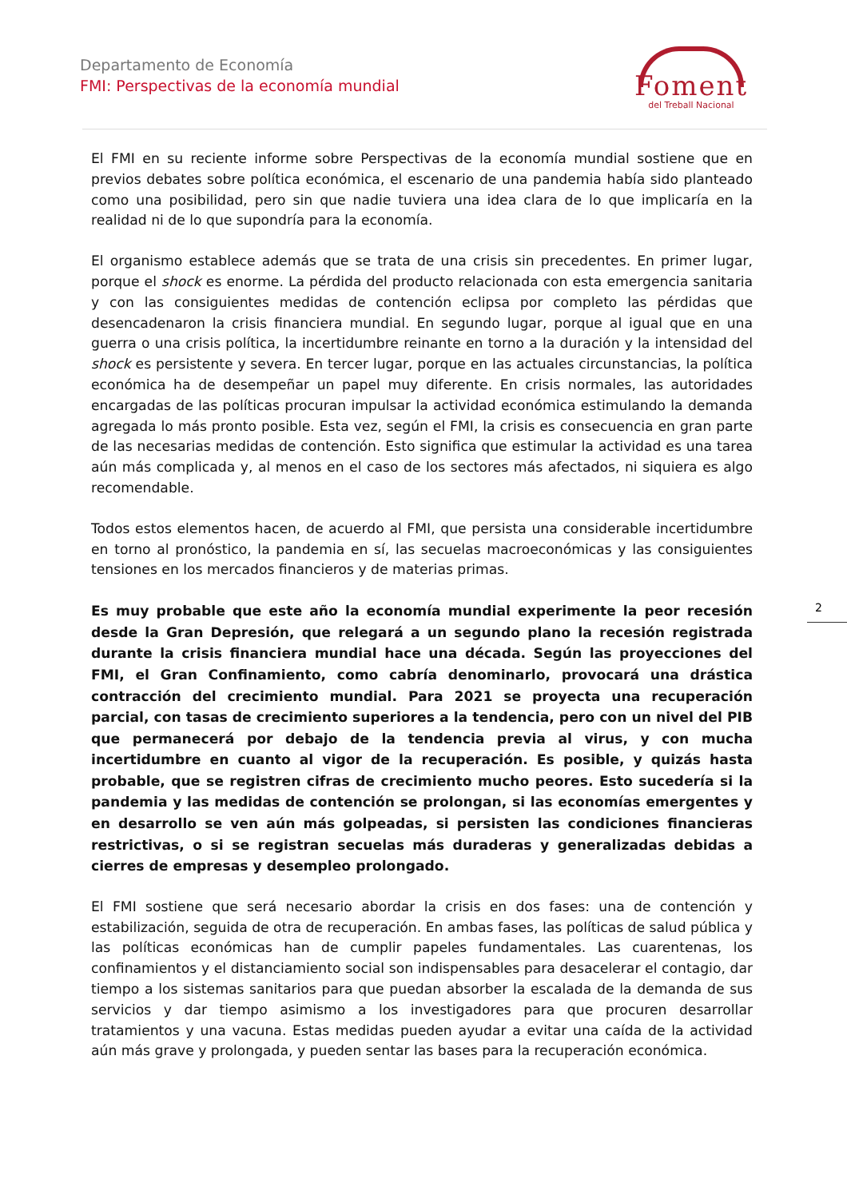Departamento de Economía
FMI: Perspectivas de la economía mundial
Foment
del Treball Nacional
El FMI en su reciente informe sobre Perspectivas de la economía mundial sostiene que en previos debates sobre política económica, el escenario de una pandemia había sido planteado como una posibilidad, pero sin que nadie tuviera una idea clara de lo que implicaría en la realidad ni de lo que supondría para la economía.
El organismo establece además que se trata de una crisis sin precedentes. En primer lugar, porque el shock es enorme. La pérdida del producto relacionada con esta emergencia sanitaria y con las consiguientes medidas de contención eclipsa por completo las pérdidas que desencadenaron la crisis financiera mundial. En segundo lugar, porque al igual que en una guerra o una crisis política, la incertidumbre reinante en torno a la duración y la intensidad del shock es persistente y severa. En tercer lugar, porque en las actuales circunstancias, la política económica ha de desempeñar un papel muy diferente. En crisis normales, las autoridades encargadas de las políticas procuran impulsar la actividad económica estimulando la demanda agregada lo más pronto posible. Esta vez, según el FMI, la crisis es consecuencia en gran parte de las necesarias medidas de contención. Esto significa que estimular la actividad es una tarea aún más complicada y, al menos en el caso de los sectores más afectados, ni siquiera es algo recomendable.
Todos estos elementos hacen, de acuerdo al FMI, que persista una considerable incertidumbre en torno al pronóstico, la pandemia en sí, las secuelas macroeconómicas y las consiguientes tensiones en los mercados financieros y de materias primas.
Es muy probable que este año la economía mundial experimente la peor recesión desde la Gran Depresión, que relegará a un segundo plano la recesión registrada durante la crisis financiera mundial hace una década. Según las proyecciones del FMI, el Gran Confinamiento, como cabría denominarlo, provocará una drástica contracción del crecimiento mundial. Para 2021 se proyecta una recuperación parcial, con tasas de crecimiento superiores a la tendencia, pero con un nivel del PIB que permanecerá por debajo de la tendencia previa al virus, y con mucha incertidumbre en cuanto al vigor de la recuperación. Es posible, y quizás hasta probable, que se registren cifras de crecimiento mucho peores. Esto sucedería si la pandemia y las medidas de contención se prolongan, si las economías emergentes y en desarrollo se ven aún más golpeadas, si persisten las condiciones financieras restrictivas, o si se registran secuelas más duraderas y generalizadas debidas a cierres de empresas y desempleo prolongado.
El FMI sostiene que será necesario abordar la crisis en dos fases: una de contención y estabilización, seguida de otra de recuperación. En ambas fases, las políticas de salud pública y las políticas económicas han de cumplir papeles fundamentales. Las cuarentenas, los confinamientos y el distanciamiento social son indispensables para desacelerar el contagio, dar tiempo a los sistemas sanitarios para que puedan absorber la escalada de la demanda de sus servicios y dar tiempo asimismo a los investigadores para que procuren desarrollar tratamientos y una vacuna. Estas medidas pueden ayudar a evitar una caída de la actividad aún más grave y prolongada, y pueden sentar las bases para la recuperación económica.
2